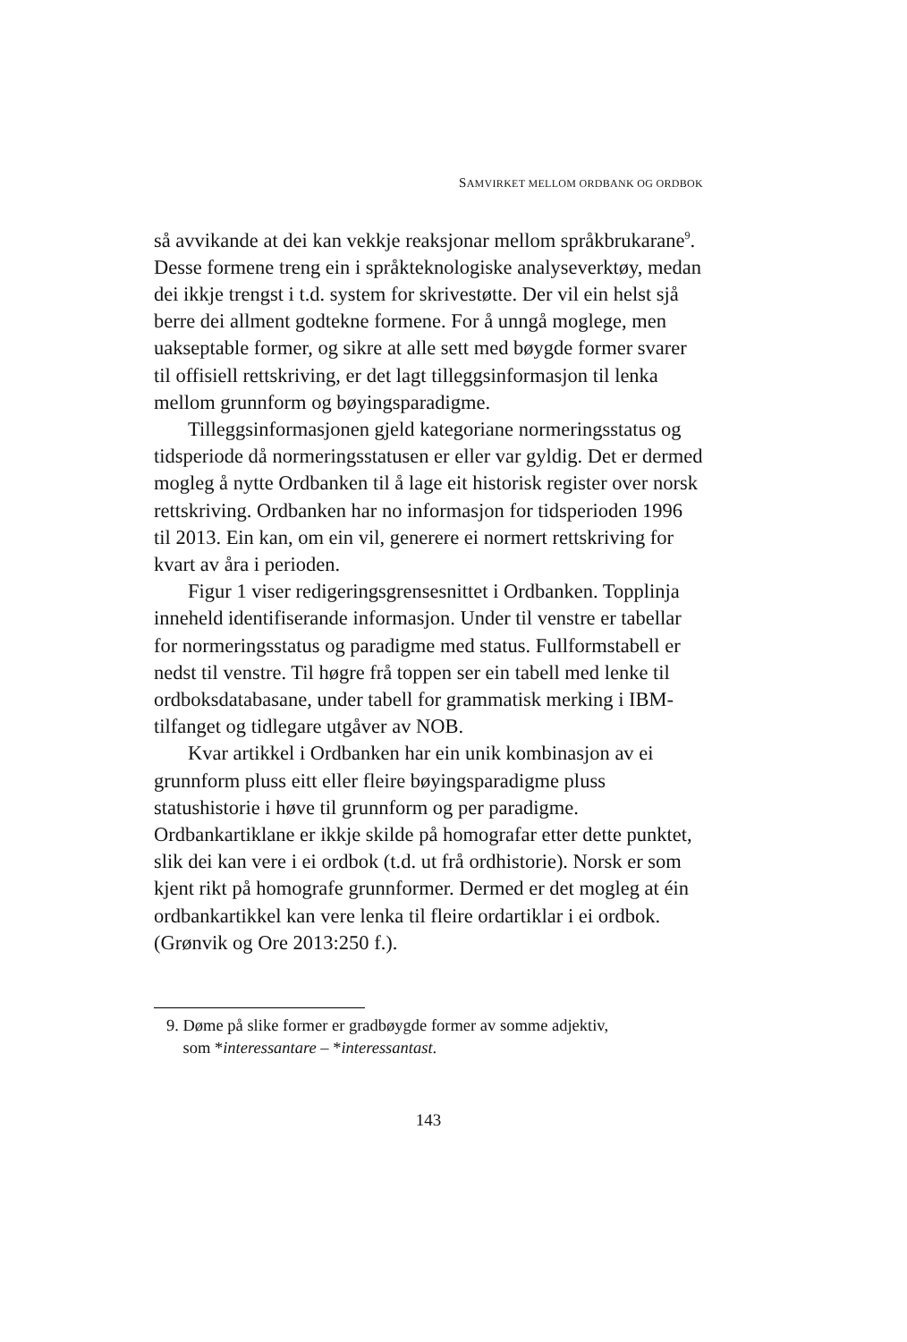SAMVIRKET MELLOM ORDBANK OG ORDBOK
så avvikande at dei kan vekkje reaksjonar mellom språkbrukarane<sup>9</sup>. Desse formene treng ein i språkteknologiske analyseverktøy, medan dei ikkje trengst i t.d. system for skrivestøtte. Der vil ein helst sjå berre dei allment godtekne formene. For å unngå moglege, men uakseptable former, og sikre at alle sett med bøygde former svarer til offisiell rettskriving, er det lagt tilleggsinformasjon til lenka mellom grunnform og bøyingsparadigme.
Tilleggsinformasjonen gjeld kategoriane normeringsstatus og tidsperiode då normeringsstatusen er eller var gyldig. Det er dermed mogleg å nytte Ordbanken til å lage eit historisk register over norsk rettskriving. Ordbanken har no informasjon for tidsperioden 1996 til 2013. Ein kan, om ein vil, generere ei normert rettskriving for kvart av åra i perioden.
Figur 1 viser redigeringsgrensesnittet i Ordbanken. Topplinja inneheld identifiserande informasjon. Under til venstre er tabellar for normeringsstatus og paradigme med status. Fullformstabell er nedst til venstre. Til høgre frå toppen ser ein tabell med lenke til ordboksdatabasane, under tabell for grammatisk merking i IBM-tilfanget og tidlegare utgåver av NOB.
Kvar artikkel i Ordbanken har ein unik kombinasjon av ei grunnform pluss eitt eller fleire bøyingsparadigme pluss statushistorie i høve til grunnform og per paradigme. Ordbankartiklane er ikkje skilde på homografar etter dette punktet, slik dei kan vere i ei ordbok (t.d. ut frå ordhistorie). Norsk er som kjent rikt på homografe grunnformer. Dermed er det mogleg at éin ordbankartikkel kan vere lenka til fleire ordartiklar i ei ordbok. (Grønvik og Ore 2013:250 f.).
9. Døme på slike former er gradbøygde former av somme adjektiv,
som *interessantare – *interessantast.
143